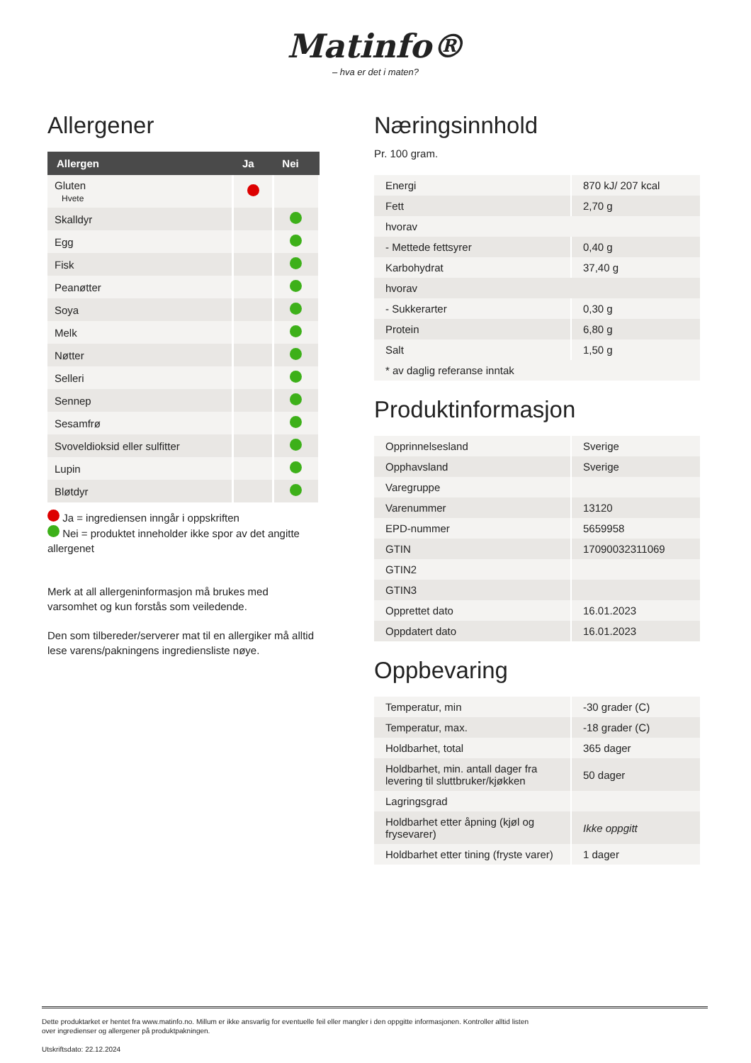Matinfo®
– hva er det i maten?
Allergener
| Allergen | Ja | Nei |
| --- | --- | --- |
| Gluten Hvete | | |
| Skalldyr | | |
| Egg | | |
| Fisk | | |
| Peanøtter | | |
| Soya | | |
| Melk | | |
| Nøtter | | |
| Selleri | | |
| Sennep | | |
| Sesamfrø | | |
| Svoveldioksid eller sulfitter | | |
| Lupin | | |
| Bløtdyr | | |
Ja = ingrediensen inngår i oppskriften
Nei = produktet inneholder ikke spor av det angitte allergenet
Merk at all allergeninformasjon må brukes med varsomhet og kun forstås som veiledende.
Den som tilbereder/serverer mat til en allergiker må alltid lese varens/pakningens ingrediensliste nøye.
Næringsinnhold
Pr. 100 gram.
| Energi | 870 kJ/ 207 kcal |
| Fett | 2,70 g |
| hvorav | |
| - Mettede fettsyrer | 0,40 g |
| Karbohydrat | 37,40 g |
| hvorav | |
| - Sukkerarter | 0,30 g |
| Protein | 6,80 g |
| Salt | 1,50 g |
| * av daglig referanse inntak | |
Produktinformasjon
| Opprinnelsesland | Sverige |
| Opphavsland | Sverige |
| Varegruppe | |
| Varenummer | 13120 |
| EPD-nummer | 5659958 |
| GTIN | 17090032311069 |
| GTIN2 | |
| GTIN3 | |
| Opprettet dato | 16.01.2023 |
| Oppdatert dato | 16.01.2023 |
Oppbevaring
| Temperatur, min | -30 grader (C) |
| Temperatur, max. | -18 grader (C) |
| Holdbarhet, total | 365 dager |
| Holdbarhet, min. antall dager fra levering til sluttbruker/kjøkken | 50 dager |
| Lagringsgrad | |
| Holdbarhet etter åpning (kjøl og frysevarer) | Ikke oppgitt |
| Holdbarhet etter tining (fryste varer) | 1 dager |
Dette produktarket er hentet fra www.matinfo.no. Millum er ikke ansvarlig for eventuelle feil eller mangler i den oppgitte informasjonen. Kontroller alltid listen
over ingredienser og allergener på produktpakningen.
Utskriftsdato: 22.12.2024